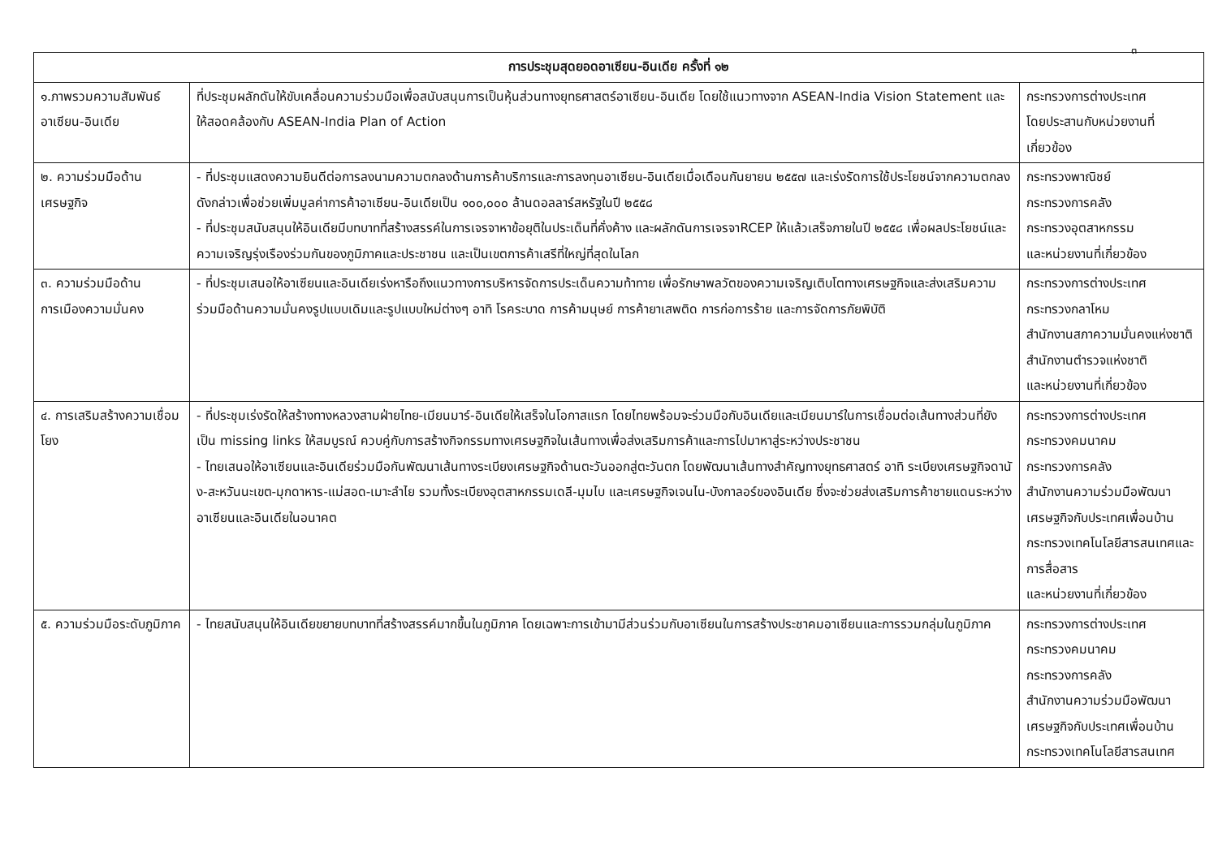๓
| การประชุมสุดยอดอาเซียน-อินเดีย ครั้งที่ ๑๒ | | |
| --- | --- | --- |
| ๑.ภาพรวมความสัมพันธ์อาเซียน-อินเดีย | ที่ประชุมผลักดันให้ขับเคลื่อนความร่วมมือเพื่อสนับสนุนการเป็นหุ้นส่วนทางยุทธศาสตร์อาเซียน-อินเดีย โดยใช้แนวทางจาก ASEAN-India Vision Statement และให้สอดคล้องกับ ASEAN-India Plan of Action | กระทรวงการต่างประเทศ โดยประสานกับหน่วยงานที่เกี่ยวข้อง |
| ๒. ความร่วมมือด้านเศรษฐกิจ | - ที่ประชุมแสดงความยินดีต่อการลงนามความตกลงด้านการค้าบริการและการลงทุนอาเซียน-อินเดียเมื่อเดือนกันยายน ๒๕๕๗ และเร่งรัดการใช้ประโยชน์จากความตกลงดังกล่าวเพื่อช่วยเพิ่มมูลค่าการค้าอาเซียน-อินเดียเป็น ๑๐๐,๐๐๐ ล้านดอลลาร์สหรัฐในปี ๒๕๕๘ - ที่ประชุมสนับสนุนให้อินเดียมีบทบาทที่สร้างสรรค์ในการเจรจาหาข้อยุติในประเด็นที่คั่งค้าง และผลักดันการเจรจาRCEP ให้แล้วเสร็จภายในปี ๒๕๕๘ เพื่อผลประโยชน์และความเจริญรุ่งเรืองร่วมกันของภูมิภาคและประชาชน และเป็นเขตการค้าเสรีที่ใหญ่ที่สุดในโลก | กระทรวงพาณิชย์ กระทรวงการคลัง กระทรวงอุตสาหกรรม และหน่วยงานที่เกี่ยวข้อง |
| ๓. ความร่วมมือด้านการเมืองความมั่นคง | - ที่ประชุมเสนอให้อาเซียนและอินเดียเร่งหารือถึงแนวทางการบริหารจัดการประเด็นความท้าทาย เพื่อรักษาพลวัตของความเจริญเติบโตทางเศรษฐกิจและส่งเสริมความร่วมมือด้านความมั่นคงรูปแบบเดิมและรูปแบบใหม่ต่างๆ อาทิ โรคระบาด การค้ามนุษย์ การค้ายาเสพติด การก่อการร้าย และการจัดการภัยพิบัติ | กระทรวงการต่างประเทศ กระทรวงกลาโหม สำนักงานสภาความมั่นคงแห่งชาติ สำนักงานตำรวจแห่งชาติ และหน่วยงานที่เกี่ยวข้อง |
| ๔. การเสริมสร้างความเชื่อมโยง | - ที่ประชุมเร่งรัดให้สร้างทางหลวงสามฝ่ายไทย-เมียนมาร์-อินเดียให้เสร็จในโอกาสแรก โดยไทยพร้อมจะร่วมมือกับอินเดียและเมียนมาร์ในการเชื่อมต่อเส้นทางส่วนที่ยังเป็น missing links ให้สมบูรณ์ ควบคู่กับการสร้างกิจกรรมทางเศรษฐกิจในเส้นทางเพื่อส่งเสริมการค้าและการไปมาหาสู่ระหว่างประชาชน - ไทยเสนอให้อาเซียนและอินเดียร่วมมือกันพัฒนาเส้นทางระเบียงเศรษฐกิจด้านตะวันออกสู่ตะวันตก โดยพัฒนาเส้นทางสำคัญทางยุทธศาสตร์ อาทิ ระเบียงเศรษฐกิจดานัง-สะหวันนะเขต-มุกดาหาร-แม่สอด-เมาะลำไย รวมทั้งระเบียงอุตสาหกรรมเดลี-มุมไบ และเศรษฐกิจเจนไน-บังกาลอร์ของอินเดีย ซึ่งจะช่วยส่งเสริมการค้าชายแดนระหว่างอาเซียนและอินเดียในอนาคต | กระทรวงการต่างประเทศ กระทรวงคมนาคม กระทรวงการคลัง สำนักงานความร่วมมือพัฒนาเศรษฐกิจกับประเทศเพื่อนบ้าน กระทรวงเทคโนโลยีสารสนเทศและการสื่อสาร และหน่วยงานที่เกี่ยวข้อง |
| ๕. ความร่วมมือระดับภูมิภาค | - ไทยสนับสนุนให้อินเดียขยายบทบาทที่สร้างสรรค์มากขึ้นในภูมิภาค โดยเฉพาะการเข้ามามีส่วนร่วมกับอาเซียนในการสร้างประชาคมอาเซียนและการรวมกลุ่มในภูมิภาค | กระทรวงการต่างประเทศ กระทรวงคมนาคม กระทรวงการคลัง สำนักงานความร่วมมือพัฒนาเศรษฐกิจกับประเทศเพื่อนบ้าน กระทรวงเทคโนโลยีสารสนเทศ |